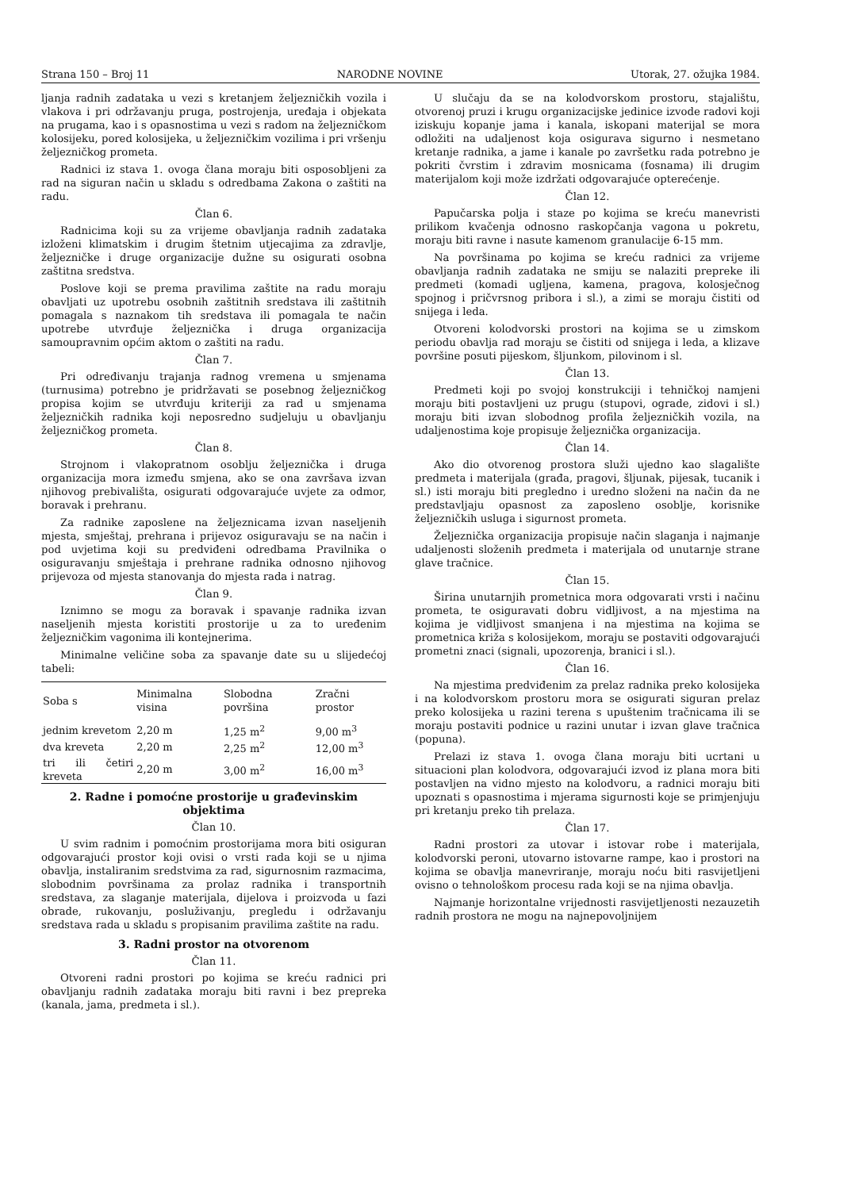Strana 150 – Broj 11 NARODNE NOVINE Utorak, 27. ožujka 1984.
ljanja radnih zadataka u vezi s kretanjem željezničkih vozila i vlakova i pri održavanju pruga, postrojenja, uređaja i objekata na prugama, kao i s opasnostima u vezi s radom na željezničkom kolosijeku, pored kolosijeka, u željezničkim vozilima i pri vršenju željezničkog prometa.
Radnici iz stava 1. ovoga člana moraju biti osposobljeni za rad na siguran način u skladu s odredbama Zakona o zaštiti na radu.
Član 6.
Radnicima koji su za vrijeme obavljanja radnih zadataka izloženi klimatskim i drugim štetnim utjecajima za zdravlje, željezničke i druge organizacije dužne su osigurati osobna zaštitna sredstva.
Poslove koji se prema pravilima zaštite na radu moraju obavljati uz upotrebu osobnih zaštitnih sredstava ili zaštitnih pomagala s naznakom tih sredstava ili pomagala te način upotrebe utvrđuje željeznička i druga organizacija samoupravnim općim aktom o zaštiti na radu.
Član 7.
Pri određivanju trajanja radnog vremena u smjenama (turnusima) potrebno je pridržavati se posebnog željezničkog propisa kojim se utvrđuju kriteriji za rad u smjenama željezničkih radnika koji neposredno sudjeluju u obavljanju željezničkog prometa.
Član 8.
Strojnom i vlakopratnom osoblju željeznička i druga organizacija mora između smjena, ako se ona završava izvan njihovog prebivališta, osigurati odgovarajuće uvjete za odmor, boravak i prehranu.
Za radnike zaposlene na željeznicama izvan naseljenih mjesta, smještaj, prehrana i prijevoz osiguravaju se na način i pod uvjetima koji su predviđeni odredbama Pravilnika o osiguravanju smještaja i prehrane radnika odnosno njihovog prijevoza od mjesta stanovanja do mjesta rada i natrag.
Član 9.
Iznimno se mogu za boravak i spavanje radnika izvan naseljenih mjesta koristiti prostorije u za to uređenim željezničkim vagonima ili kontejnerima.
Minimalne veličine soba za spavanje date su u slijedećoj tabeli:
| Soba s | Minimalna visina | Slobodna površina | Zračni prostor |
| --- | --- | --- | --- |
| jednim krevetom | 2,20 m | 1,25 m<sup>2</sup> | 9,00 m<sup>3</sup> |
| dva kreveta | 2,20 m | 2,25 m<sup>2</sup> | 12,00 m<sup>3</sup> |
| tri ili četiri kreveta | 2,20 m | 3,00 m<sup>2</sup> | 16,00 m<sup>3</sup> |
2. Radne i pomoćne prostorije u građevinskim objektima
Član 10.
U svim radnim i pomoćnim prostorijama mora biti osiguran odgovarajući prostor koji ovisi o vrsti rada koji se u njima obavlja, instaliranim sredstvima za rad, sigurnosnim razmacima, slobodnim površinama za prolaz radnika i transportnih sredstava, za slaganje materijala, dijelova i proizvoda u fazi obrade, rukovanju, posluživanju, pregledu i održavanju sredstava rada u skladu s propisanim pravilima zaštite na radu.
3. Radni prostor na otvorenom
Član 11.
Otvoreni radni prostori po kojima se kreću radnici pri obavljanju radnih zadataka moraju biti ravni i bez prepreka (kanala, jama, predmeta i sl.).
U slučaju da se na kolodvorskom prostoru, stajalištu, otvorenoj pruzi i krugu organizacijske jedinice izvode radovi koji iziskuju kopanje jama i kanala, iskopani materijal se mora odložiti na udaljenost koja osigurava sigurno i nesmetano kretanje radnika, a jame i kanale po završetku rada potrebno je pokriti čvrstim i zdravim mosnicama (fosnama) ili drugim materijalom koji može izdržati odgovarajuće opterećenje.
Član 12.
Papučarska polja i staze po kojima se kreću manevristi prilikom kvačenja odnosno raskopčanja vagona u pokretu, moraju biti ravne i nasute kamenom granulacije 6-15 mm.
Na površinama po kojima se kreću radnici za vrijeme obavljanja radnih zadataka ne smiju se nalaziti prepreke ili predmeti (komadi ugljena, kamena, pragova, kolosječnog spojnog i pričvrsnog pribora i sl.), a zimi se moraju čistiti od snijega i leda.
Otvoreni kolodvorski prostori na kojima se u zimskom periodu obavlja rad moraju se čistiti od snijega i leda, a klizave površine posuti pijeskom, šljunkom, pilovinom i sl.
Član 13.
Predmeti koji po svojoj konstrukciji i tehničkoj namjeni moraju biti postavljeni uz prugu (stupovi, ograde, zidovi i sl.) moraju biti izvan slobodnog profila željezničkih vozila, na udaljenostima koje propisuje željeznička organizacija.
Član 14.
Ako dio otvorenog prostora služi ujedno kao slagalište predmeta i materijala (građa, pragovi, šljunak, pijesak, tucanik i sl.) isti moraju biti pregledno i uredno složeni na način da ne predstavljaju opasnost za zaposleno osoblje, korisnike željezničkih usluga i sigurnost prometa.
Željeznička organizacija propisuje način slaganja i najmanje udaljenosti složenih predmeta i materijala od unutarnje strane glave tračnice.
Član 15.
Širina unutarnjih prometnica mora odgovarati vrsti i načinu prometa, te osiguravati dobru vidljivost, a na mjestima na kojima je vidljivost smanjena i na mjestima na kojima se prometnica križa s kolosijekom, moraju se postaviti odgovarajući prometni znaci (signali, upozorenja, branici i sl.).
Član 16.
Na mjestima predviđenim za prelaz radnika preko kolosijeka i na kolodvorskom prostoru mora se osigurati siguran prelaz preko kolosijeka u razini terena s upuštenim tračnicama ili se moraju postaviti podnice u razini unutar i izvan glave tračnica (popuna).
Prelazi iz stava 1. ovoga člana moraju biti ucrtani u situacioni plan kolodvora, odgovarajući izvod iz plana mora biti postavljen na vidno mjesto na kolodvoru, a radnici moraju biti upoznati s opasnostima i mjerama sigurnosti koje se primjenjuju pri kretanju preko tih prelaza.
Član 17.
Radni prostori za utovar i istovar robe i materijala, kolodvorski peroni, utovarno istovarne rampe, kao i prostori na kojima se obavlja manevriranje, moraju noću biti rasvijetljeni ovisno o tehnološkom procesu rada koji se na njima obavlja.
Najmanje horizontalne vrijednosti rasvijetljenosti nezauzetih radnih prostora ne mogu na najnepovoljnijem